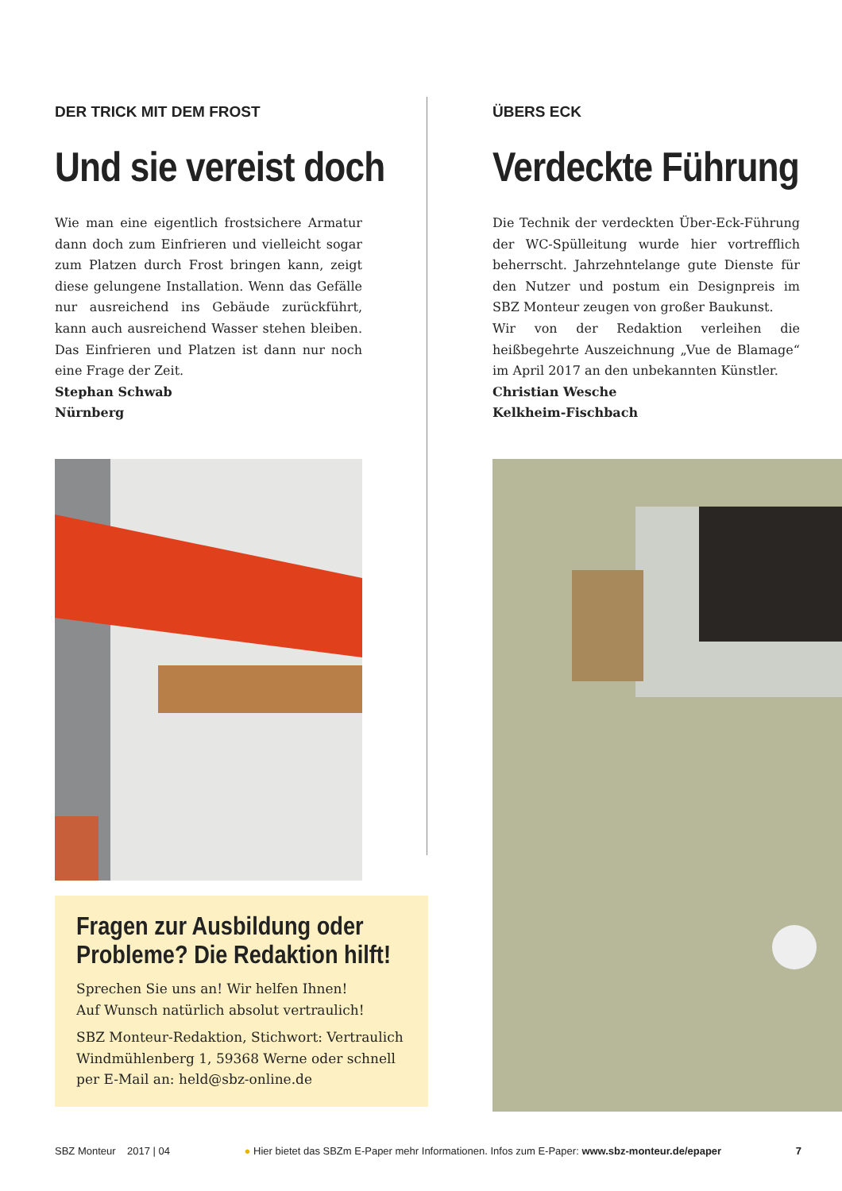DER TRICK MIT DEM FROST
Und sie vereist doch
Wie man eine eigentlich frostsichere Armatur dann doch zum Einfrieren und vielleicht sogar zum Platzen durch Frost bringen kann, zeigt diese gelungene Installation. Wenn das Gefälle nur ausreichend ins Gebäude zurückführt, kann auch ausreichend Wasser stehen bleiben. Das Einfrieren und Platzen ist dann nur noch eine Frage der Zeit.
Stephan Schwab
Nürnberg
ÜBERS ECK
Verdeckte Führung
Die Technik der verdeckten Über-Eck-Führung der WC-Spülleitung wurde hier vortrefflich beherrscht. Jahrzehntelange gute Dienste für den Nutzer und postum ein Designpreis im SBZ Monteur zeugen von großer Baukunst.
Wir von der Redaktion verleihen die heißbegehrte Auszeichnung „Vue de Blamage“ im April 2017 an den unbekannten Künstler.
Christian Wesche
Kelkheim-Fischbach
Fragen zur Ausbildung oder
Probleme? Die Redaktion hilft!
Sprechen Sie uns an! Wir helfen Ihnen!
Auf Wunsch natürlich absolut vertraulich!
SBZ Monteur-Redaktion, Stichwort: Vertraulich
Windmühlenberg 1, 59368 Werne oder schnell
per E-Mail an: held@sbz-online.de
SBZ Monteur 2017 | 04 ● Hier bietet das SBZm E-Paper mehr Informationen. Infos zum E-Paper: www.sbz-monteur.de/epaper 7